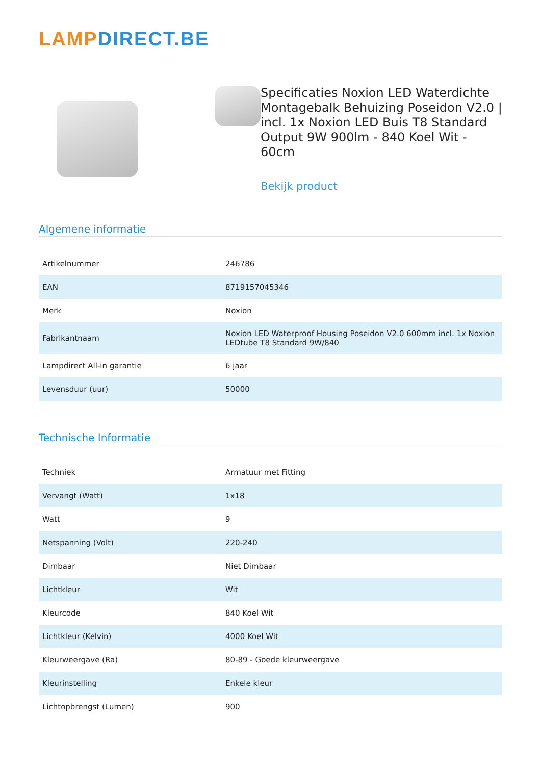LAMP DIRECT.BE
Specificaties Noxion LED Waterdichte Montagebalk Behuizing Poseidon V2.0 | incl. 1x Noxion LED Buis T8 Standard Output 9W 900lm - 840 Koel Wit - 60cm
Bekijk product
Algemene informatie
| Artikelnummer | 246786 |
| EAN | 8719157045346 |
| Merk | Noxion |
| Fabrikantnaam | Noxion LED Waterproof Housing Poseidon V2.0 600mm incl. 1x Noxion LEDtube T8 Standard 9W/840 |
| Lampdirect All-in garantie | 6 jaar |
| Levensduur (uur) | 50000 |
Technische Informatie
| Techniek | Armatuur met Fitting |
| Vervangt (Watt) | 1x18 |
| Watt | 9 |
| Netspanning (Volt) | 220-240 |
| Dimbaar | Niet Dimbaar |
| Lichtkleur | Wit |
| Kleurcode | 840 Koel Wit |
| Lichtkleur (Kelvin) | 4000 Koel Wit |
| Kleurweergave (Ra) | 80-89 - Goede kleurweergave |
| Kleurinstelling | Enkele kleur |
| Lichtopbrengst (Lumen) | 900 |